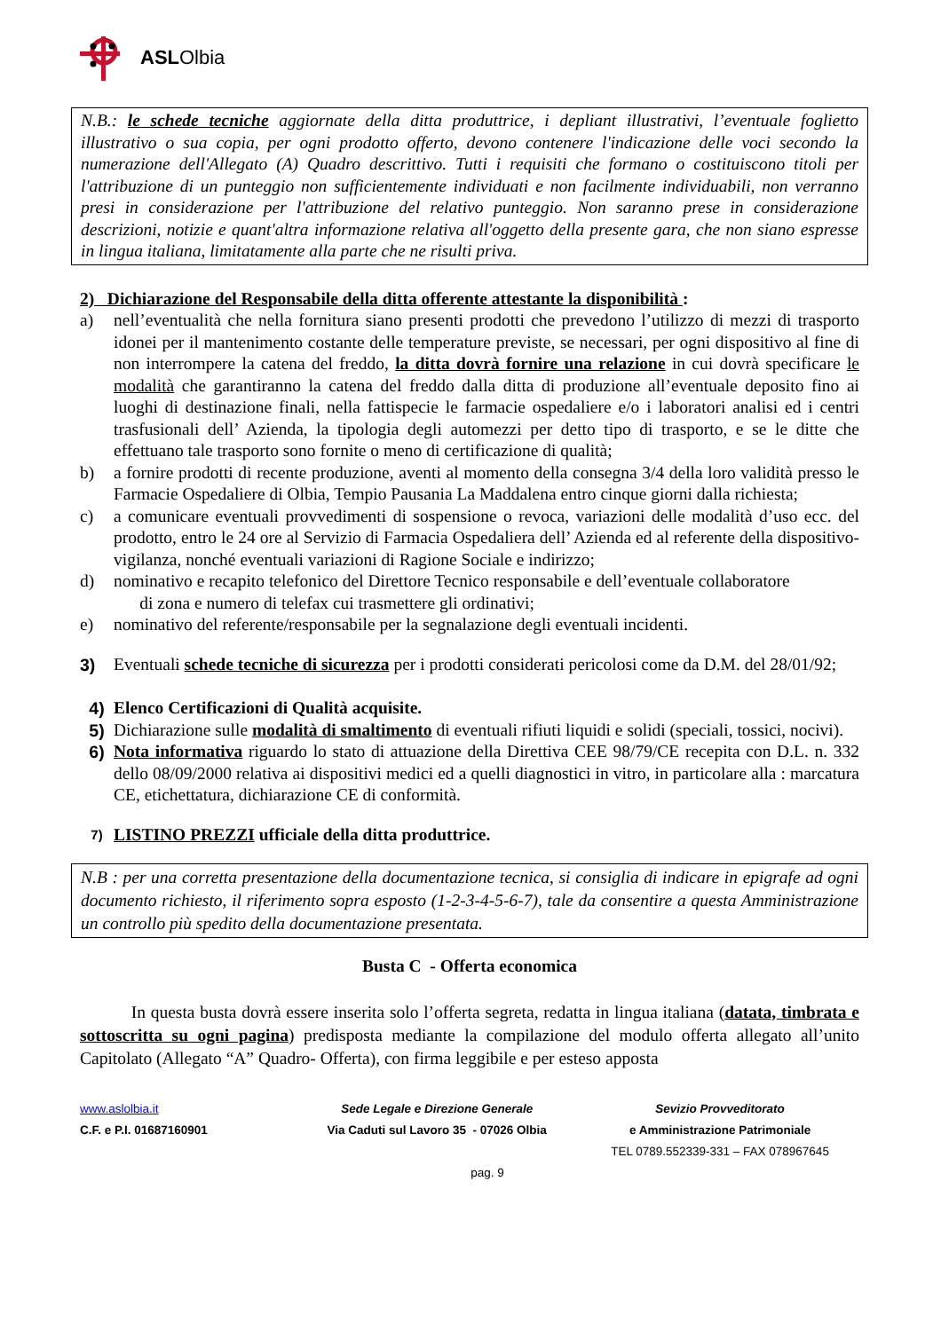ASLOlbia
N.B.: le schede tecniche aggiornate della ditta produttrice, i depliant illustrativi, l’eventuale foglietto illustrativo o sua copia, per ogni prodotto offerto, devono contenere l'indicazione delle voci secondo la numerazione dell'Allegato (A) Quadro descrittivo. Tutti i requisiti che formano o costituiscono titoli per l'attribuzione di un punteggio non sufficientemente individuati e non facilmente individuabili, non verranno presi in considerazione per l'attribuzione del relativo punteggio. Non saranno prese in considerazione descrizioni, notizie e quant'altra informazione relativa all'oggetto della presente gara, che non siano espresse in lingua italiana, limitatamente alla parte che ne risulti priva.
2) Dichiarazione del Responsabile della ditta offerente attestante la disponibilità :
a) nell’eventualità che nella fornitura siano presenti prodotti che prevedono l’utilizzo di mezzi di trasporto idonei per il mantenimento costante delle temperature previste, se necessari, per ogni dispositivo al fine di non interrompere la catena del freddo, la ditta dovrà fornire una relazione in cui dovrà specificare le modalità che garantiranno la catena del freddo dalla ditta di produzione all’eventuale deposito fino ai luoghi di destinazione finali, nella fattispecie le farmacie ospedaliere e/o i laboratori analisi ed i centri trasfusionali dell’ Azienda, la tipologia degli automezzi per detto tipo di trasporto, e se le ditte che effettuano tale trasporto sono fornite o meno di certificazione di qualità;
b) a fornire prodotti di recente produzione, aventi al momento della consegna 3/4 della loro validità presso le Farmacie Ospedaliere di Olbia, Tempio Pausania La Maddalena entro cinque giorni dalla richiesta;
c) a comunicare eventuali provvedimenti di sospensione o revoca, variazioni delle modalità d’uso ecc. del prodotto, entro le 24 ore al Servizio di Farmacia Ospedaliera dell’ Azienda ed al referente della dispositivo-vigilanza, nonché eventuali variazioni di Ragione Sociale e indirizzo;
d) nominativo e recapito telefonico del Direttore Tecnico responsabile e dell’eventuale collaboratore
di zona e numero di telefax cui trasmettere gli ordinativi;
e) nominativo del referente/responsabile per la segnalazione degli eventuali incidenti.
3) Eventuali schede tecniche di sicurezza per i prodotti considerati pericolosi come da D.M. del 28/01/92;
4) Elenco Certificazioni di Qualità acquisite.
5) Dichiarazione sulle modalità di smaltimento di eventuali rifiuti liquidi e solidi (speciali, tossici, nocivi).
6) Nota informativa riguardo lo stato di attuazione della Direttiva CEE 98/79/CE recepita con D.L. n. 332 dello 08/09/2000 relativa ai dispositivi medici ed a quelli diagnostici in vitro, in particolare alla : marcatura CE, etichettatura, dichiarazione CE di conformità.
7)
LISTINO PREZZI ufficiale della ditta produttrice.
N.B : per una corretta presentazione della documentazione tecnica, si consiglia di indicare in epigrafe ad ogni documento richiesto, il riferimento sopra esposto (1-2-3-4-5-6-7), tale da consentire a questa Amministrazione un controllo più spedito della documentazione presentata.
Busta C - Offerta economica
In questa busta dovrà essere inserita solo l’offerta segreta, redatta in lingua italiana (datata, timbrata e sottoscritta su ogni pagina) predisposta mediante la compilazione del modulo offerta allegato all’unito Capitolato (Allegato “A” Quadro- Offerta), con firma leggibile e per esteso apposta
www.aslolbia.it
C.F. e P.I. 01687160901
Sede Legale e Direzione Generale
Via Caduti sul Lavoro 35 - 07026 Olbia
Sevizio Provveditorato
e Amministrazione Patrimoniale
TEL 0789.552339-331 – FAX 078967645
pag. 9